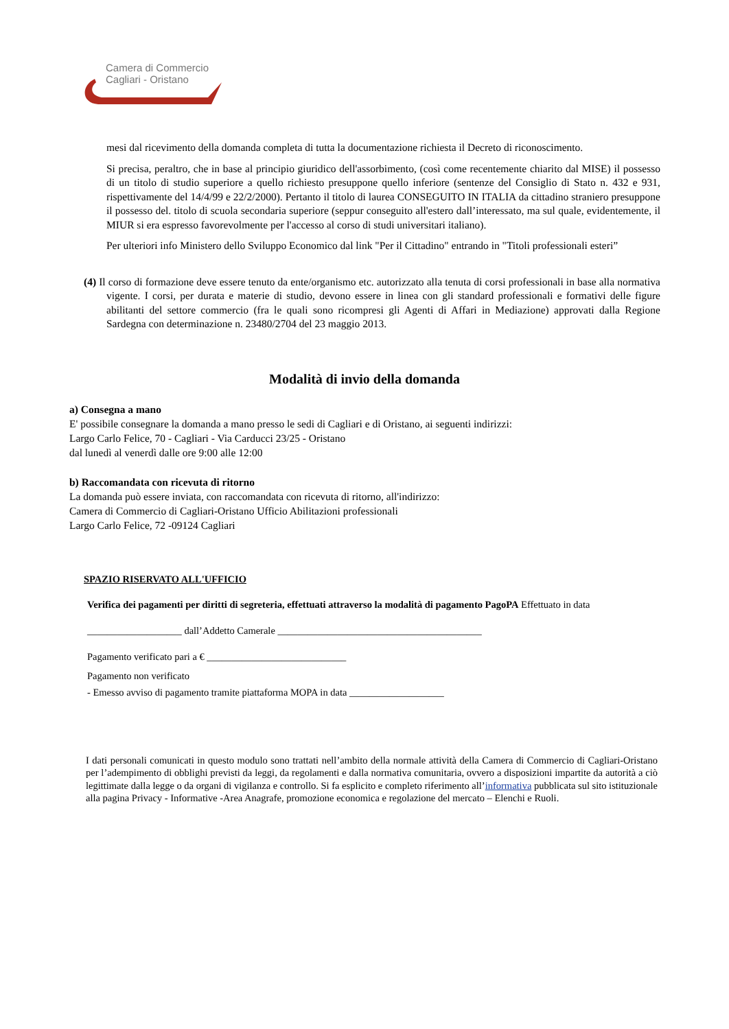Camera di Commercio
Cagliari - Oristano
mesi dal ricevimento della domanda completa di tutta la documentazione richiesta il Decreto di riconoscimento.
Si precisa, peraltro, che in base al principio giuridico dell'assorbimento, (così come recentemente chiarito dal MISE) il possesso di un titolo di studio superiore a quello richiesto presuppone quello inferiore (sentenze del Consiglio di Stato n. 432 e 931, rispettivamente del 14/4/99 e 22/2/2000). Pertanto il titolo di laurea CONSEGUITO IN ITALIA da cittadino straniero presuppone il possesso del. titolo di scuola secondaria superiore (seppur conseguito all'estero dall’interessato, ma sul quale, evidentemente, il MIUR si era espresso favorevolmente per l'accesso al corso di studi universitari italiano).
Per ulteriori info Ministero dello Sviluppo Economico dal link "Per il Cittadino" entrando in "Titoli professionali esteri”
(4) Il corso di formazione deve essere tenuto da ente/organismo etc. autorizzato alla tenuta di corsi professionali in base alla normativa vigente. I corsi, per durata e materie di studio, devono essere in linea con gli standard professionali e formativi delle figure abilitanti del settore commercio (fra le quali sono ricompresi gli Agenti di Affari in Mediazione) approvati dalla Regione Sardegna con determinazione n. 23480/2704 del 23 maggio 2013.
Modalità di invio della domanda
a) Consegna a mano
E' possibile consegnare la domanda a mano presso le sedi di Cagliari e di Oristano, ai seguenti indirizzi:
Largo Carlo Felice, 70 - Cagliari - Via Carducci 23/25 - Oristano
dal lunedì al venerdì dalle ore 9:00 alle 12:00
b) Raccomandata con ricevuta di ritorno
La domanda può essere inviata, con raccomandata con ricevuta di ritorno, all'indirizzo:
Camera di Commercio di Cagliari-Oristano Ufficio Abilitazioni professionali
Largo Carlo Felice, 72 -09124 Cagliari
SPAZIO RISERVATO ALL'UFFICIO
Verifica dei pagamenti per diritti di segreteria, effettuati attraverso la modalità di pagamento PagoPA Effettuato in data
___________________ dall’Addetto Camerale _________________________________________
Pagamento verificato pari a € ____________________________
Pagamento non verificato
- Emesso avviso di pagamento tramite piattaforma MOPA in data ___________________
I dati personali comunicati in questo modulo sono trattati nell’ambito della normale attività della Camera di Commercio di Cagliari-Oristano per l’adempimento di obblighi previsti da leggi, da regolamenti e dalla normativa comunitaria, ovvero a disposizioni impartite da autorità a ciò legittimate dalla legge o da organi di vigilanza e controllo. Si fa esplicito e completo riferimento all’informativa pubblicata sul sito istituzionale alla pagina Privacy - Informative -Area Anagrafe, promozione economica e regolazione del mercato – Elenchi e Ruoli.